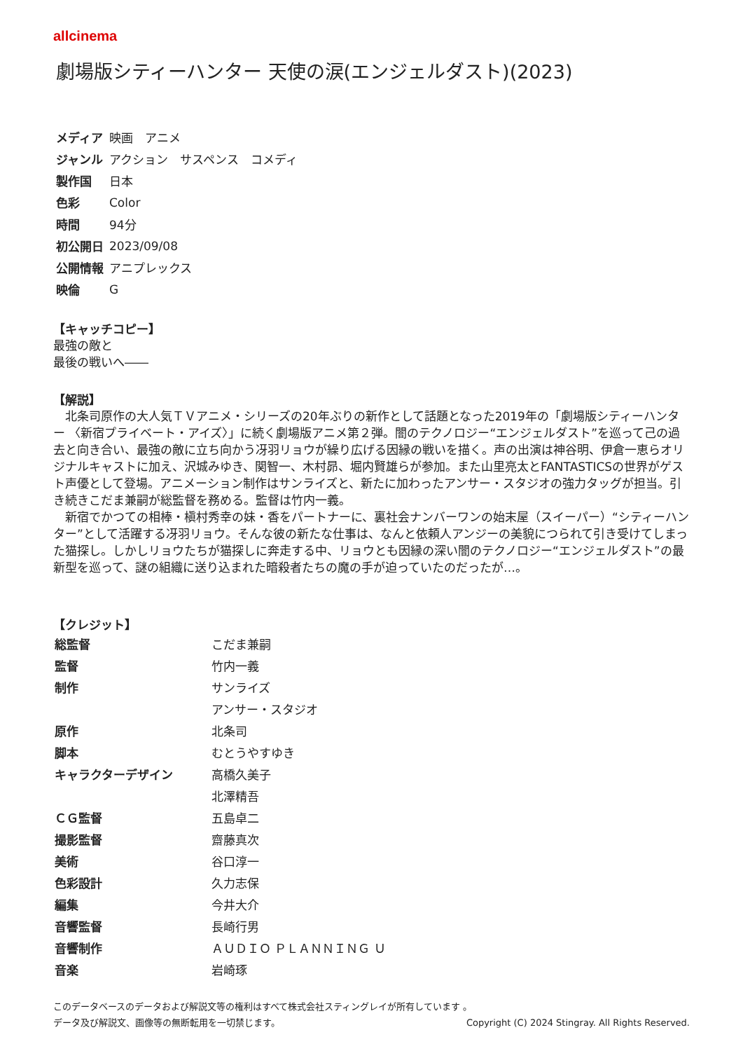allcinema
劇場版シティーハンター 天使の涙(エンジェルダスト)(2023)
| メディア | 映画 アニメ |
| ジャンル | アクション サスペンス コメディ |
| 製作国 | 日本 |
| 色彩 | Color |
| 時間 | 94分 |
| 初公開日 | 2023/09/08 |
| 公開情報 | アニプレックス |
| 映倫 | G |
【キャッチコピー】
最強の敵と
最後の戦いへ――
【解説】
　北条司原作の大人気ＴＶアニメ・シリーズの20年ぶりの新作として話題となった2019年の「劇場版シティーハンター 〈新宿プライベート・アイズ〉」に続く劇場版アニメ第２弾。闇のテクノロジー“エンジェルダスト”を巡って己の過去と向き合い、最強の敵に立ち向かう冴羽リョウが繰り広げる因縁の戦いを描く。声の出演は神谷明、伊倉一恵らオリジナルキャストに加え、沢城みゆき、関智一、木村昴、堀内賢雄らが参加。また山里亮太とFANTASTICSの世界がゲスト声優として登場。アニメーション制作はサンライズと、新たに加わったアンサー・スタジオの強力タッグが担当。引き続きこだま兼嗣が総監督を務める。監督は竹内一義。
　新宿でかつての相棒・槇村秀幸の妹・香をパートナーに、裏社会ナンバーワンの始末屋（スイーパー）“シティーハンター”として活躍する冴羽リョウ。そんな彼の新たな仕事は、なんと依頼人アンジーの美貌につられて引き受けてしまった猫探し。しかしリョウたちが猫探しに奔走する中、リョウとも因縁の深い闇のテクノロジー“エンジェルダスト”の最新型を巡って、謎の組織に送り込まれた暗殺者たちの魔の手が迫っていたのだったが…。
【クレジット】
| 総監督 | こだま兼嗣 |
| 監督 | 竹内一義 |
| 制作 | サンライズ |
| | アンサー・スタジオ |
| 原作 | 北条司 |
| 脚本 | むとうやすゆき |
| キャラクターデザイン | 高橋久美子 |
| | 北澤精吾 |
| ＣＧ監督 | 五島卓二 |
| 撮影監督 | 齋藤真次 |
| 美術 | 谷口淳一 |
| 色彩設計 | 久力志保 |
| 編集 | 今井大介 |
| 音響監督 | 長崎行男 |
| 音響制作 | ＡＵＤＩＯ ＰＬＡＮＮＩＮＧ Ｕ |
| 音楽 | 岩崎琢 |
このデータベースのデータおよび解説文等の権利はすべて株式会社スティングレイが所有しています 。
データ及び解説文、画像等の無断転用を一切禁じます。 Copyright (C) 2024 Stingray. All Rights Reserved.